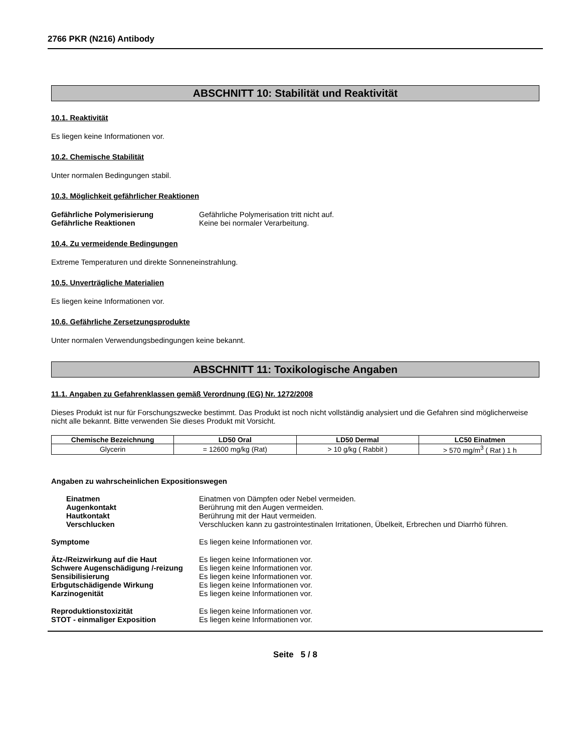2766 PKR (N216) Antibody
ABSCHNITT 10: Stabilität und Reaktivität
10.1. Reaktivität
Es liegen keine Informationen vor.
10.2. Chemische Stabilität
Unter normalen Bedingungen stabil.
10.3. Möglichkeit gefährlicher Reaktionen
Gefährliche Polymerisierung Gefährliche Polymerisation tritt nicht auf.
Gefährliche Reaktionen Keine bei normaler Verarbeitung.
10.4. Zu vermeidende Bedingungen
Extreme Temperaturen und direkte Sonneneinstrahlung.
10.5. Unverträgliche Materialien
Es liegen keine Informationen vor.
10.6. Gefährliche Zersetzungsprodukte
Unter normalen Verwendungsbedingungen keine bekannt.
ABSCHNITT 11: Toxikologische Angaben
11.1. Angaben zu Gefahrenklassen gemäß Verordnung (EG) Nr. 1272/2008
Dieses Produkt ist nur für Forschungszwecke bestimmt. Das Produkt ist noch nicht vollständig analysiert und die Gefahren sind möglicherweise nicht alle bekannt. Bitte verwenden Sie dieses Produkt mit Vorsicht.
| Chemische Bezeichnung | LD50 Oral | LD50 Dermal | LC50 Einatmen |
| --- | --- | --- | --- |
| Glycerin | = 12600 mg/kg (Rat) | > 10 g/kg ( Rabbit ) | > 570 mg/m<sup>3</sup> ( Rat ) 1 h |
Angaben zu wahrscheinlichen Expositionswegen
Einatmen Einatmen von Dämpfen oder Nebel vermeiden.
Augenkontakt Berührung mit den Augen vermeiden.
Hautkontakt Berührung mit der Haut vermeiden.
Verschlucken Verschlucken kann zu gastrointestinalen Irritationen, Übelkeit, Erbrechen und Diarrhö führen.
Symptome Es liegen keine Informationen vor.
Ätz-/Reizwirkung auf die Haut Es liegen keine Informationen vor.
Schwere Augenschädigung /-reizung
Es liegen keine Informationen vor.
Sensibilisierung Es liegen keine Informationen vor.
Erbgutschädigende Wirkung Es liegen keine Informationen vor.
Karzinogenität Es liegen keine Informationen vor.
Reproduktionstoxizität Es liegen keine Informationen vor.
STOT - einmaliger Exposition Es liegen keine Informationen vor.
Seite 5 / 8